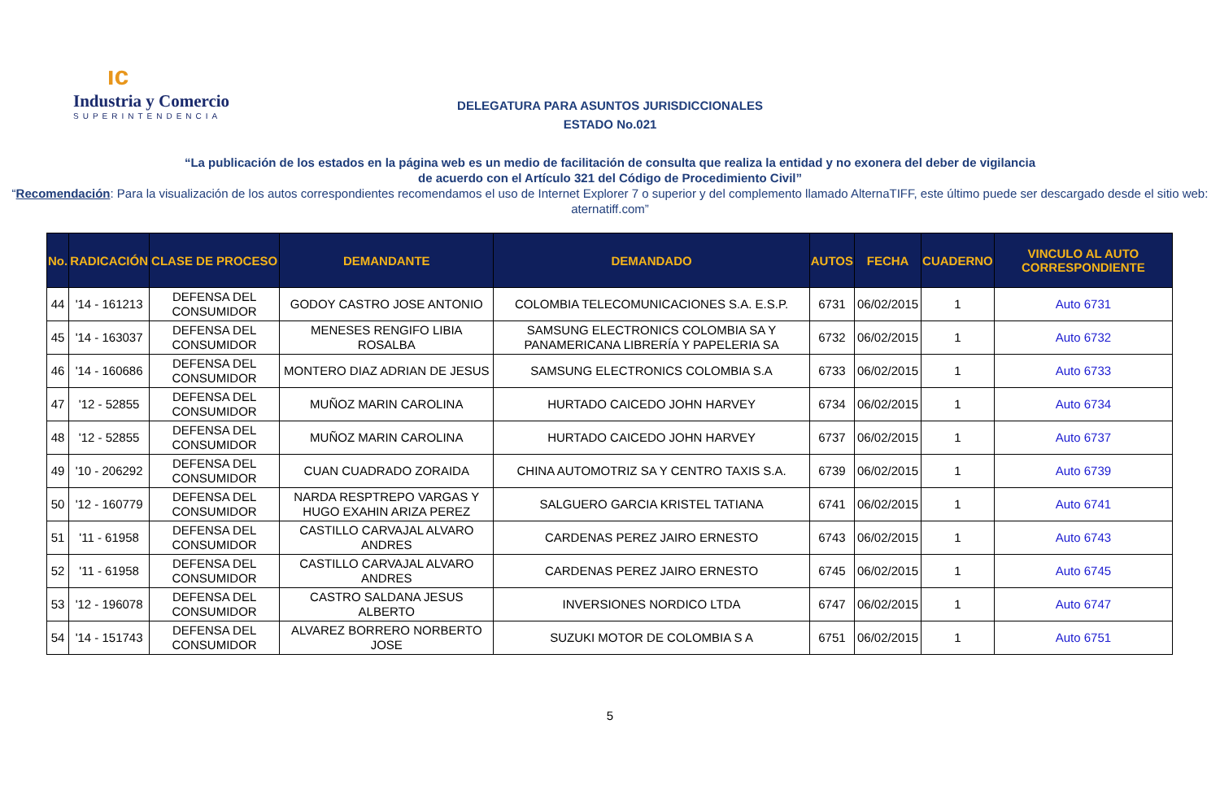ıc
Industria y Comercio
SUPERINTENDENCIA
DELEGATURA PARA ASUNTOS JURISDICCIONALES
ESTADO No.021
“La publicación de los estados en la página web es un medio de facilitación de consulta que realiza la entidad y no exonera del deber de vigilancia
de acuerdo con el Artículo 321 del Código de Procedimiento Civil”
“Recomendación: Para la visualización de los autos correspondientes recomendamos el uso de Internet Explorer 7 o superior y del complemento llamado AlternaTIFF, este último puede ser descargado desde el sitio web: aternatiff.com”
| No. | RADICACIÓN | CLASE DE PROCESO | DEMANDANTE | DEMANDADO | AUTOS | FECHA | CUADERNO | VINCULO AL AUTO CORRESPONDIENTE |
| --- | --- | --- | --- | --- | --- | --- | --- | --- |
| 44 | '14 - 161213 | DEFENSA DEL CONSUMIDOR | GODOY CASTRO JOSE ANTONIO | COLOMBIA TELECOMUNICACIONES S.A. E.S.P. | 6731 | 06/02/2015 | 1 | Auto 6731 |
| 45 | '14 - 163037 | DEFENSA DEL CONSUMIDOR | MENESES RENGIFO LIBIA ROSALBA | SAMSUNG ELECTRONICS COLOMBIA SA Y PANAMERICANA LIBRERÍA Y PAPELERIA SA | 6732 | 06/02/2015 | 1 | Auto 6732 |
| 46 | '14 - 160686 | DEFENSA DEL CONSUMIDOR | MONTERO DIAZ ADRIAN DE JESUS | SAMSUNG ELECTRONICS COLOMBIA S.A | 6733 | 06/02/2015 | 1 | Auto 6733 |
| 47 | '12 - 52855 | DEFENSA DEL CONSUMIDOR | MUÑOZ MARIN CAROLINA | HURTADO CAICEDO JOHN HARVEY | 6734 | 06/02/2015 | 1 | Auto 6734 |
| 48 | '12 - 52855 | DEFENSA DEL CONSUMIDOR | MUÑOZ MARIN CAROLINA | HURTADO CAICEDO JOHN HARVEY | 6737 | 06/02/2015 | 1 | Auto 6737 |
| 49 | '10 - 206292 | DEFENSA DEL CONSUMIDOR | CUAN CUADRADO ZORAIDA | CHINA AUTOMOTRIZ SA Y CENTRO TAXIS S.A. | 6739 | 06/02/2015 | 1 | Auto 6739 |
| 50 | '12 - 160779 | DEFENSA DEL CONSUMIDOR | NARDA RESPTREPO VARGAS Y HUGO EXAHIN ARIZA PEREZ | SALGUERO GARCIA KRISTEL TATIANA | 6741 | 06/02/2015 | 1 | Auto 6741 |
| 51 | '11 - 61958 | DEFENSA DEL CONSUMIDOR | CASTILLO CARVAJAL ALVARO ANDRES | CARDENAS PEREZ JAIRO ERNESTO | 6743 | 06/02/2015 | 1 | Auto 6743 |
| 52 | '11 - 61958 | DEFENSA DEL CONSUMIDOR | CASTILLO CARVAJAL ALVARO ANDRES | CARDENAS PEREZ JAIRO ERNESTO | 6745 | 06/02/2015 | 1 | Auto 6745 |
| 53 | '12 - 196078 | DEFENSA DEL CONSUMIDOR | CASTRO SALDANA JESUS ALBERTO | INVERSIONES NORDICO LTDA | 6747 | 06/02/2015 | 1 | Auto 6747 |
| 54 | '14 - 151743 | DEFENSA DEL CONSUMIDOR | ALVAREZ BORRERO NORBERTO JOSE | SUZUKI MOTOR DE COLOMBIA S A | 6751 | 06/02/2015 | 1 | Auto 6751 |
5